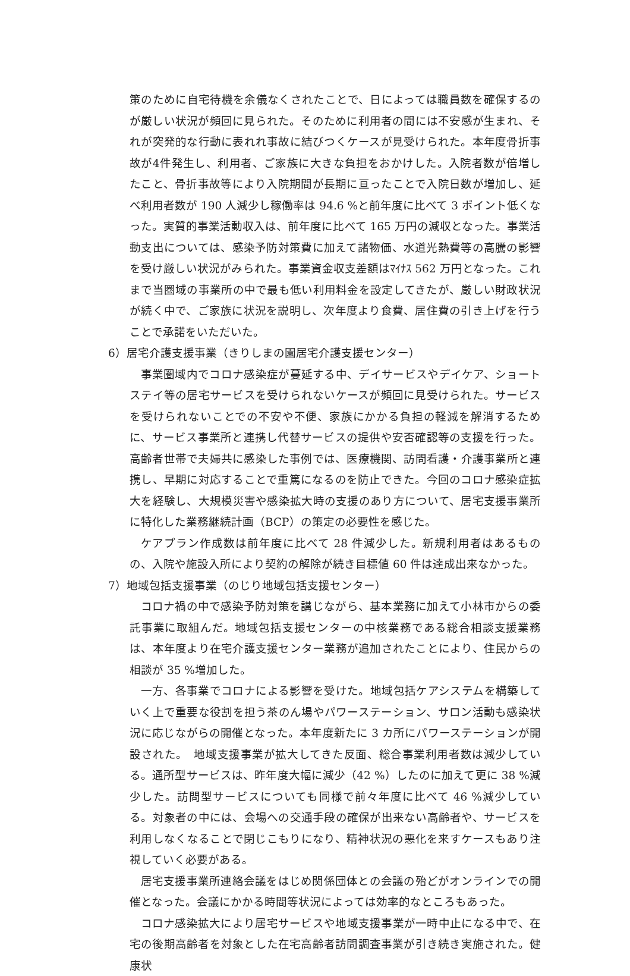策のために自宅待機を余儀なくされたことで、日によっては職員数を確保するのが厳しい状況が頻回に見られた。そのために利用者の間には不安感が生まれ、それが突発的な行動に表れれ事故に結びつくケースが見受けられた。本年度骨折事故が4件発生し、利用者、ご家族に大きな負担をおかけした。入院者数が倍増したこと、骨折事故等により入院期間が長期に亘ったことで入院日数が増加し、延べ利用者数が 190 人減少し稼働率は 94.6 %と前年度に比べて 3 ポイント低くなった。実質的事業活動収入は、前年度に比べて 165 万円の減収となった。事業活動支出については、感染予防対策費に加えて諸物価、水道光熱費等の高騰の影響を受け厳しい状況がみられた。事業資金収支差額はﾏｲﾅｽ 562 万円となった。これまで当圏域の事業所の中で最も低い利用料金を設定してきたが、厳しい財政状況が続く中で、ご家族に状況を説明し、次年度より食費、居住費の引き上げを行うことで承諾をいただいた。
6）居宅介護支援事業（きりしまの園居宅介護支援センター）
事業圏域内でコロナ感染症が蔓延する中、デイサービスやデイケア、ショートステイ等の居宅サービスを受けられないケースが頻回に見受けられた。サービスを受けられないことでの不安や不便、家族にかかる負担の軽減を解消するために、サービス事業所と連携し代替サービスの提供や安否確認等の支援を行った。高齢者世帯で夫婦共に感染した事例では、医療機関、訪問看護・介護事業所と連携し、早期に対応することで重篤になるのを防止できた。今回のコロナ感染症拡大を経験し、大規模災害や感染拡大時の支援のあり方について、居宅支援事業所に特化した業務継続計画（BCP）の策定の必要性を感じた。
ケアプラン作成数は前年度に比べて 28 件減少した。新規利用者はあるものの、入院や施設入所により契約の解除が続き目標値 60 件は達成出来なかった。
7）地域包括支援事業（のじり地域包括支援センター）
コロナ禍の中で感染予防対策を講じながら、基本業務に加えて小林市からの委託事業に取組んだ。地域包括支援センターの中核業務である総合相談支援業務は、本年度より在宅介護支援センター業務が追加されたことにより、住民からの相談が 35 %増加した。
一方、各事業でコロナによる影響を受けた。地域包括ケアシステムを構築していく上で重要な役割を担う茶のん場やパワーステーション、サロン活動も感染状況に応じながらの開催となった。本年度新たに 3 カ所にパワーステーションが開設された。　地域支援事業が拡大してきた反面、総合事業利用者数は減少している。通所型サービスは、昨年度大幅に減少（42 %）したのに加えて更に 38 %減少した。訪問型サービスについても同様で前々年度に比べて 46 %減少している。対象者の中には、会場への交通手段の確保が出来ない高齢者や、サービスを利用しなくなることで閉じこもりになり、精神状況の悪化を来すケースもあり注視していく必要がある。
居宅支援事業所連絡会議をはじめ関係団体との会議の殆どがオンラインでの開催となった。会議にかかる時間等状況によっては効率的なところもあった。
コロナ感染拡大により居宅サービスや地域支援事業が一時中止になる中で、在宅の後期高齢者を対象とした在宅高齢者訪問調査事業が引き続き実施された。健康状